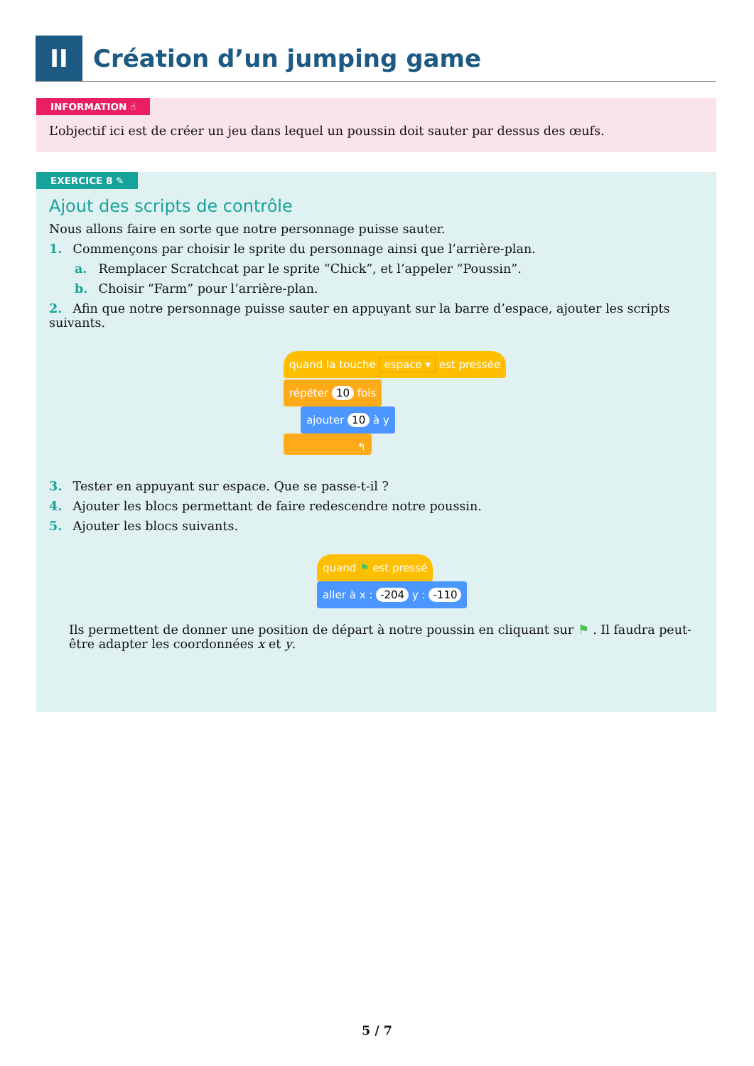II
Création d’un jumping game
INFORMATION ☝
L’objectif ici est de créer un jeu dans lequel un poussin doit sauter par dessus des œufs.
EXERCICE 8 ✎
Ajout des scripts de contrôle
Nous allons faire en sorte que notre personnage puisse sauter.
1. Commençons par choisir le sprite du personnage ainsi que l’arrière-plan.
a. Remplacer Scratchcat par le sprite “Chick”, et l’appeler “Poussin”.
b. Choisir “Farm” pour l’arrière-plan.
2. Afin que notre personnage puisse sauter en appuyant sur la barre d’espace, ajouter les scripts suivants.
quand la touche espace ▾ est pressée
répéter 10 fois
ajouter 10 à y
↰
3. Tester en appuyant sur espace. Que se passe-t-il ?
4. Ajouter les blocs permettant de faire redescendre notre poussin.
5. Ajouter les blocs suivants.
quand ⚑ est pressé
aller à x : -204 y : -110
Ils permettent de donner une position de départ à notre poussin en cliquant sur ⚑ . Il faudra peut-être adapter les coordonnées x et y.
5 / 7